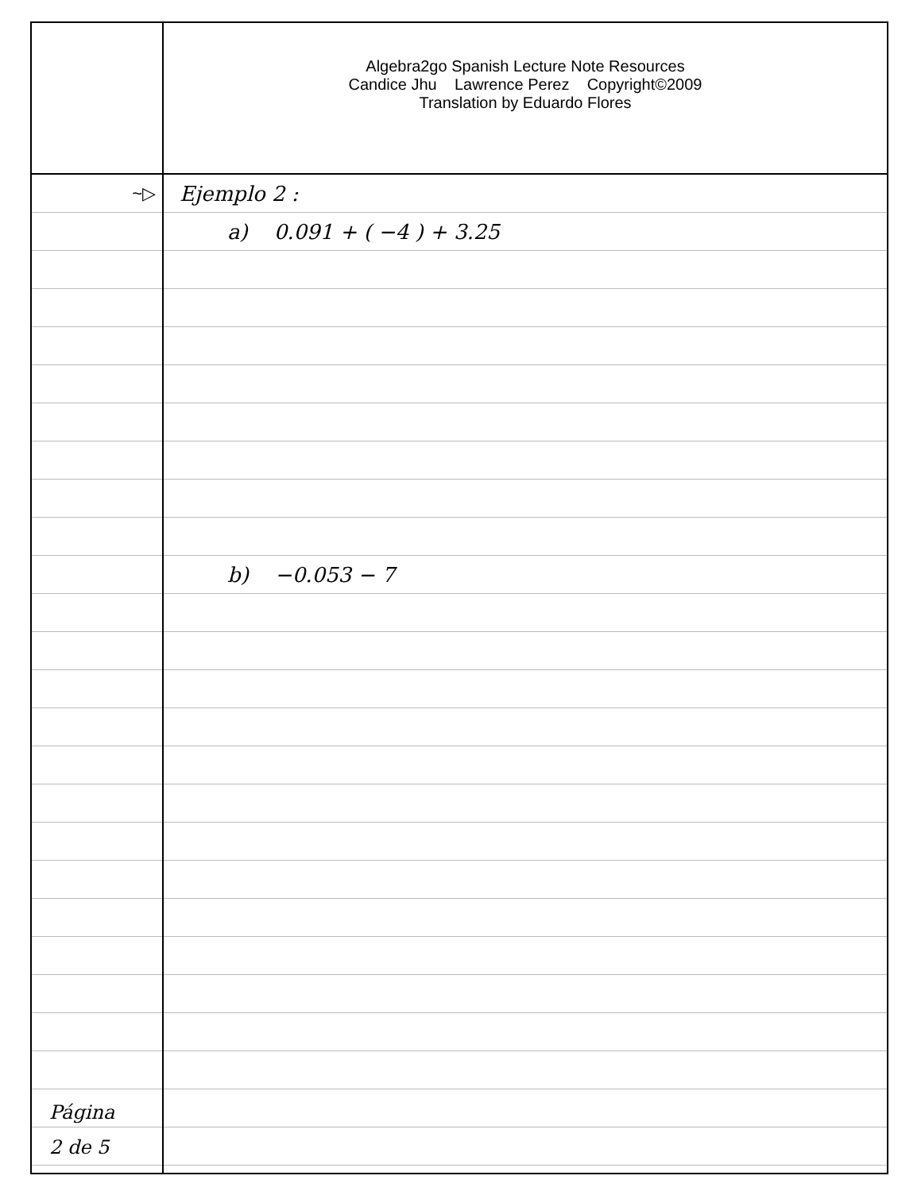Algebra2go Spanish Lecture Note Resources
Candice Jhu Lawrence Perez Copyright©2009
Translation by Eduardo Flores
~▷
Página
2 de 5
Ejemplo 2 :
a) 0.091 + ( −4 ) + 3.25
b) −0.053 − 7